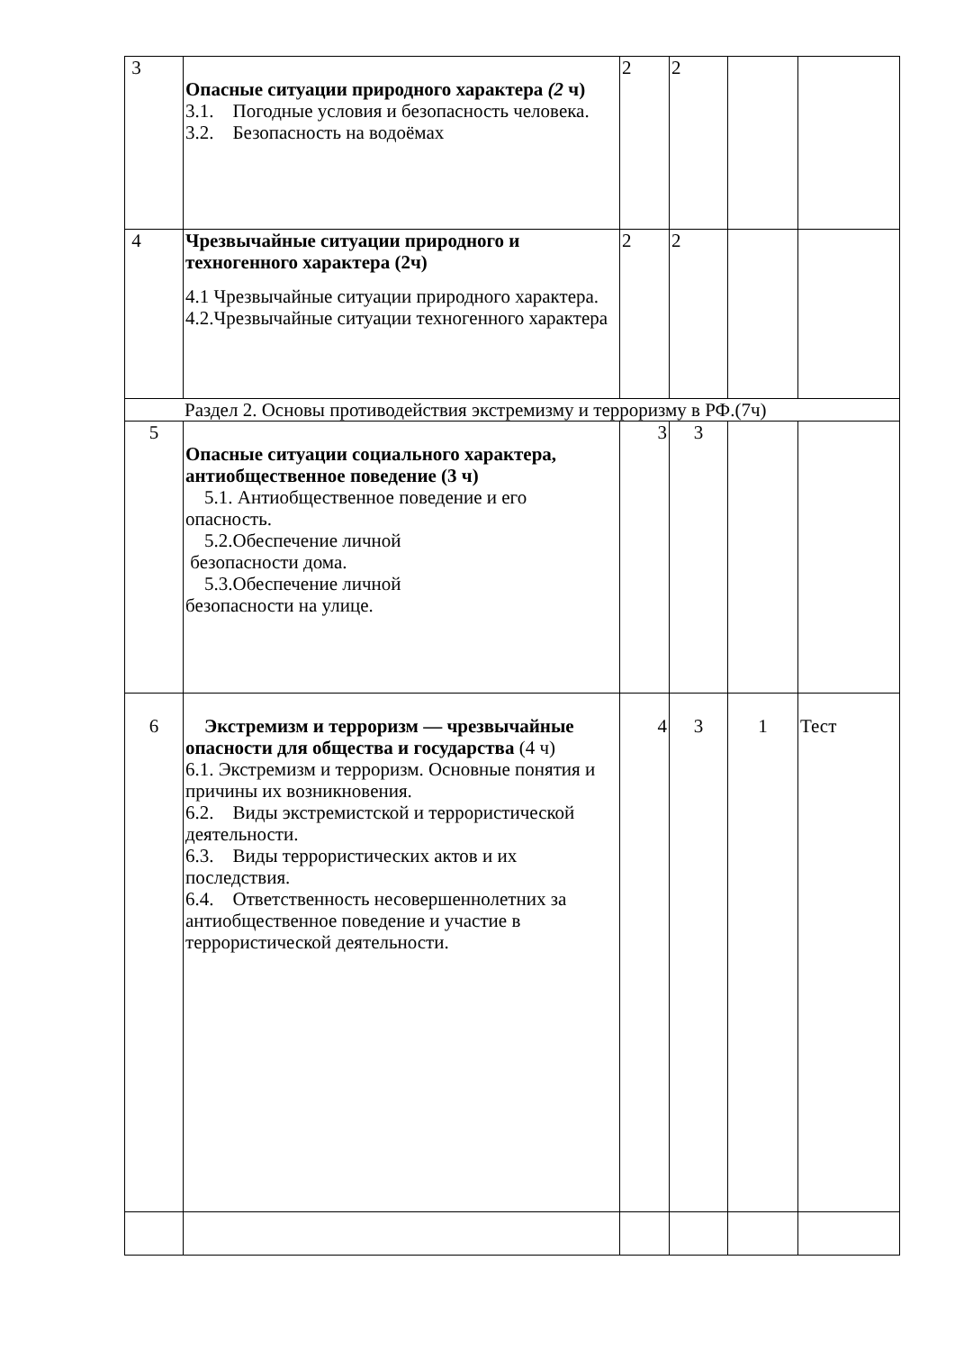| 3 | Опасные ситуации природного характера (2 ч) 3.1. Погодные условия и безопасность человека. 3.2. Безопасность на водоёмах | 2 | 2 | | |
| 4 | Чрезвычайные ситуации природного и техногенного характера (2ч) 4.1 Чрезвычайные ситуации природного характера. 4.2.Чрезвычайные ситуации техногенного характера | 2 | 2 | | |
| Раздел 2. Основы противодействия экстремизму и терроризму в РФ.(7ч) | | | | | |
| 5 | Опасные ситуации социального характера, антиобщественное поведение (3 ч) 5.1. Антиобщественное поведение и его опасность. 5.2.Обеспечение личной безопасности дома. 5.3.Обеспечение личной безопасности на улице. | 3 | 3 | | |
| 6 | Экстремизм и терроризм — чрезвычайные опасности для общества и государства (4 ч) 6.1. Экстремизм и терроризм. Основные понятия и причины их возникновения. 6.2. Виды экстремистской и террористической деятельности. 6.3. Виды террористических актов и их последствия. 6.4. Ответственность несовершеннолетних за антиобщественное поведение и участие в террористической деятельности. | 4 | 3 | 1 | Тест |